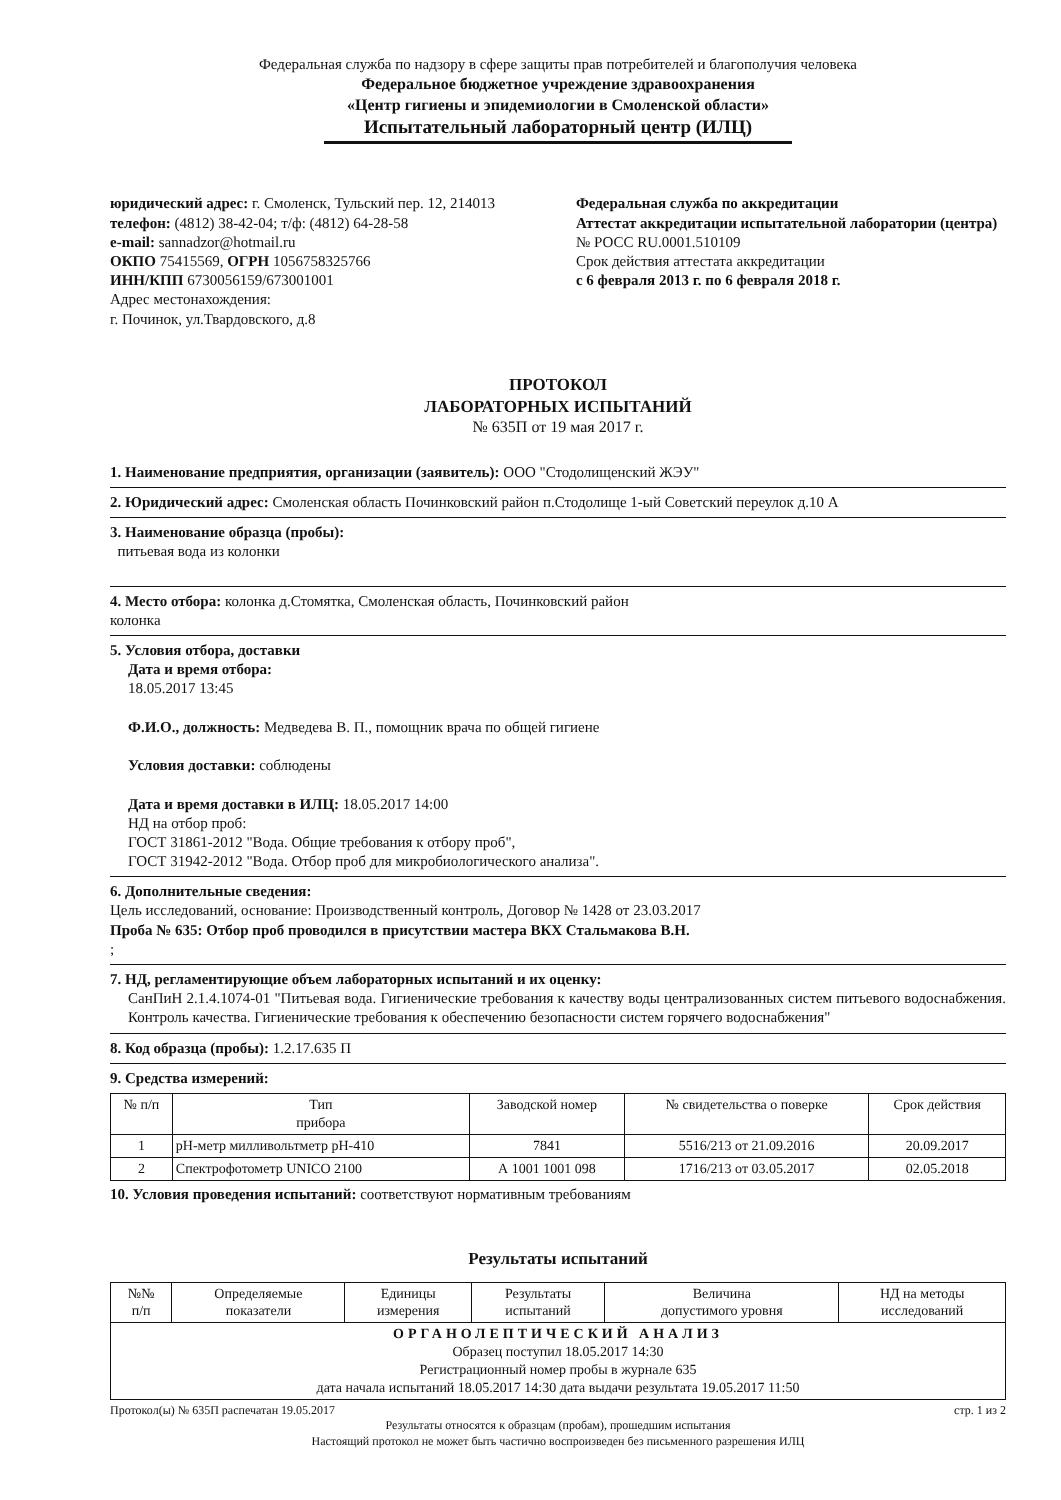Федеральная служба по надзору в сфере защиты прав потребителей и благополучия человека
Федеральное бюджетное учреждение здравоохранения
«Центр гигиены и эпидемиологии в Смоленской области»
Испытательный лабораторный центр (ИЛЦ)
юридический адрес: г. Смоленск, Тульский пер. 12, 214013
телефон: (4812) 38-42-04; т/ф: (4812) 64-28-58
e-mail: sannadzor@hotmail.ru
ОКПО 75415569, ОГРН 1056758325766
ИНН/КПП 6730056159/673001001
Адрес местонахождения:
г. Починок, ул.Твардовского, д.8
Федеральная служба по аккредитации
Аттестат аккредитации испытательной лаборатории (центра)
№ РОСС RU.0001.510109
Срок действия аттестата аккредитации
с 6 февраля 2013 г. по 6 февраля 2018 г.
ПРОТОКОЛ
ЛАБОРАТОРНЫХ ИСПЫТАНИЙ
№ 635П от 19 мая 2017 г.
1. Наименование предприятия, организации (заявитель): ООО "Стодолищенский ЖЭУ"
2. Юридический адрес: Смоленская область Починковский район п.Стодолище 1-ый Советский переулок д.10 А
3. Наименование образца (пробы):
питьевая вода из колонки
4. Место отбора: колонка д.Стомятка, Смоленская область, Починковский район
колонка
5. Условия отбора, доставки
Дата и время отбора:
18.05.2017 13:45
Ф.И.О., должность: Медведева В. П., помощник врача по общей гигиене
Условия доставки: соблюдены
Дата и время доставки в ИЛЦ: 18.05.2017 14:00
НД на отбор проб:
ГОСТ 31861-2012 "Вода. Общие требования к отбору проб",
ГОСТ 31942-2012 "Вода. Отбор проб для микробиологического анализа".
6. Дополнительные сведения:
Цель исследований, основание: Производственный контроль, Договор № 1428 от 23.03.2017
Проба № 635: Отбор проб проводился в присутствии мастера ВКХ Стальмакова В.Н.
;
7. НД, регламентирующие объем лабораторных испытаний и их оценку:
СанПиН 2.1.4.1074-01 "Питьевая вода. Гигиенические требования к качеству воды централизованных систем питьевого водоснабжения. Контроль качества. Гигиенические требования к обеспечению безопасности систем горячего водоснабжения"
8. Код образца (пробы): 1.2.17.635 П
9. Средства измерений:
| № п/п | Тип прибора | Заводской номер | № свидетельства о поверке | Срок действия |
| --- | --- | --- | --- | --- |
| 1 | pH-метр милливольтметр pH-410 | 7841 | 5516/213 от 21.09.2016 | 20.09.2017 |
| 2 | Спектрофотометр UNICO 2100 | А 1001 1001 098 | 1716/213 от 03.05.2017 | 02.05.2018 |
10. Условия проведения испытаний: соответствуют нормативным требованиям
Результаты испытаний
| №№ п/п | Определяемые показатели | Единицы измерения | Результаты испытаний | Величина допустимого уровня | НД на методы исследований |
| --- | --- | --- | --- | --- | --- |
| ОРГАНОЛЕПТИЧЕСКИЙ АНАЛИЗ Образец поступил 18.05.2017 14:30 Регистрационный номер пробы в журнале 635 дата начала испытаний 18.05.2017 14:30 дата выдачи результата 19.05.2017 11:50 | | | | | |
Протокол(ы) № 635П распечатан 19.05.2017 стр. 1 из 2
Результаты относятся к образцам (пробам), прошедшим испытания
Настоящий протокол не может быть частично воспроизведен без письменного разрешения ИЛЦ